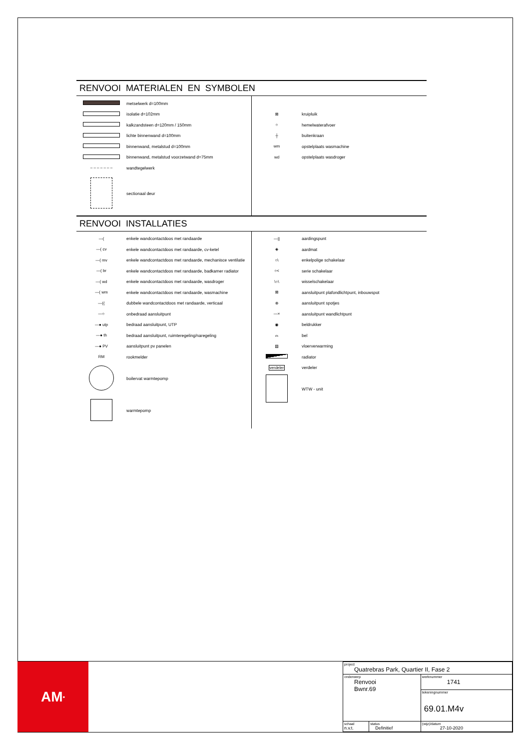RENVOOI MATERIALEN EN SYMBOLEN
metselwerk d=100mm
isolatie d=102mm
kalkzandsteen d=120mm / 150mm
lichte binnenwand d=100mm
binnenwand, metalstud d=100mm
binnenwand, metalstud voorzetwand d=75mm
– – – – – – –
wandtegelwerk
sectionaal deur
⊠
kruipluik
○
hemelwaterafvoer
┼
buitenkraan
wm
opstelplaats wasmachine
wd
opstelplaats wasdroger
RENVOOI INSTALLATIES
—(
enkele wandcontactdoos met randaarde
—( cv
enkele wandcontactdoos met randaarde, cv-ketel
—( mv
enkele wandcontactdoos met randaarde, mechanisce ventilatie
—( br
enkele wandcontactdoos met randaarde, badkamer radiator
—( wd
enkele wandcontactdoos met randaarde, wasdroger
—( wm
enkele wandcontactdoos met randaarde, wasmachine
—((
dubbele wandcontactdoos met randaarde, verticaal
—○
onbedraad aansluitpunt
—● utp
bedraad aansluitpunt, UTP
—● th
bedraad aansluitpunt, ruimteregeling/naregeling
—● PV
aansluitpunt pv panelen
RM
rookmelder
boilervat warmtepomp
warmtepomp
—||
aardingspunt
◈
aardmat
○\
enkelpolige schakelaar
○<
serie schakelaar
\○\
wisselschakelaar
⊠
aansluitpunt plafondlichtpunt, inbouwspot
⊗
aansluitpunt spotjes
—×
aansluitpunt wandlichtpunt
◉
beldrukker
⌓
bel
▧
vloerverwarming
radiator
verdeler
verdeler
WTW - unit
AM<sup>▪</sup>
| project Quatrebras Park, Quartier II, Fase 2 | | |
| onderwerp Renvooi Bwnr.69 | | werknummer 1741 |
| | | tekeningnummer 69.01.M4v |
| schaal n.v.t. | status Definitief | (wijz)/datum 27-10-2020 |